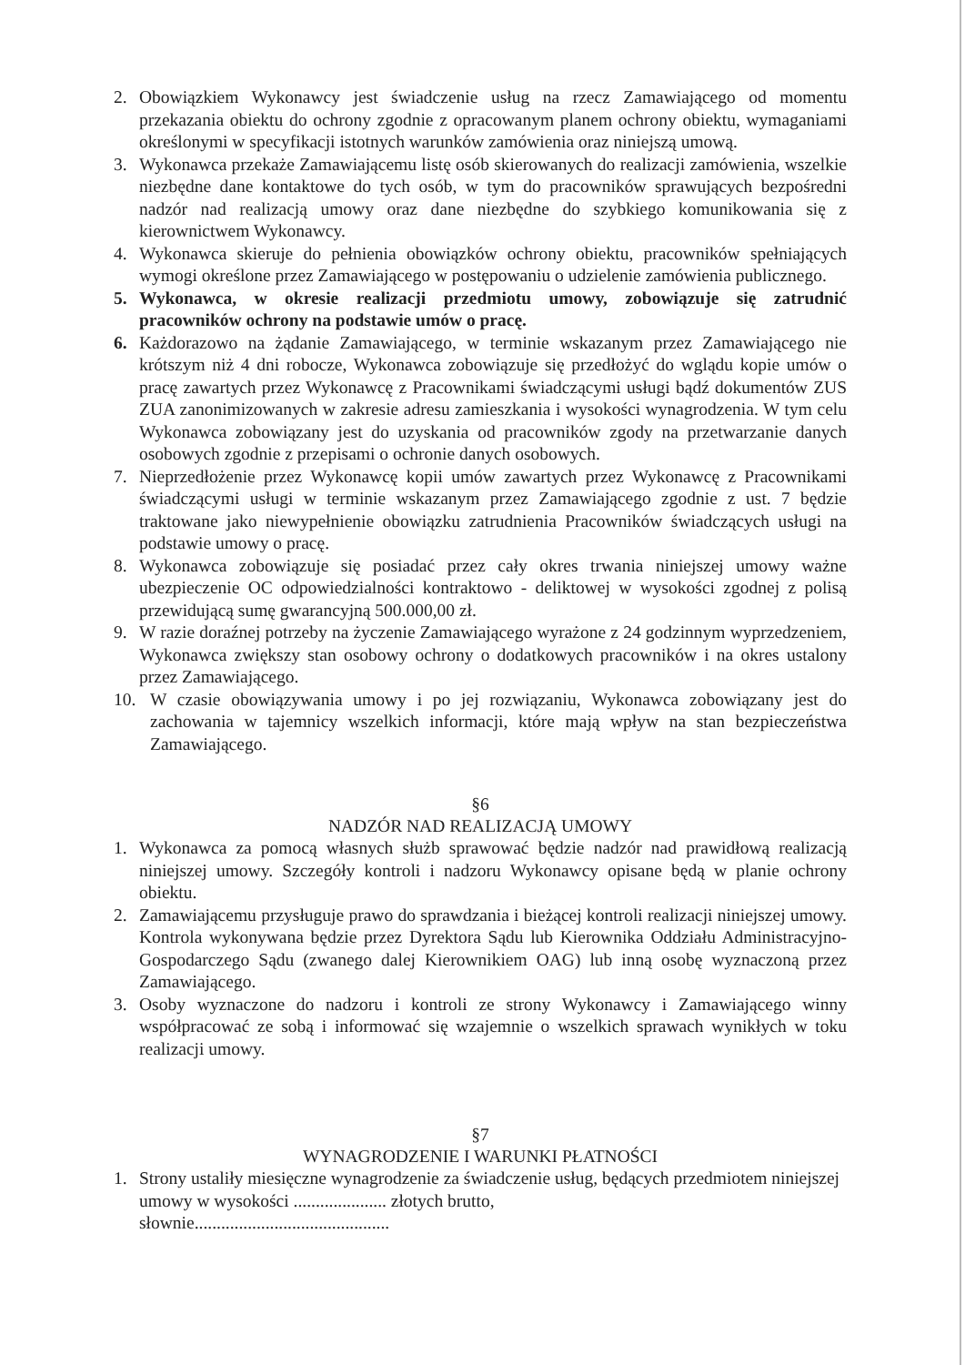2. Obowiązkiem Wykonawcy jest świadczenie usług na rzecz Zamawiającego od momentu przekazania obiektu do ochrony zgodnie z opracowanym planem ochrony obiektu, wymaganiami określonymi w specyfikacji istotnych warunków zamówienia oraz niniejszą umową.
3. Wykonawca przekaże Zamawiającemu listę osób skierowanych do realizacji zamówienia, wszelkie niezbędne dane kontaktowe do tych osób, w tym do pracowników sprawujących bezpośredni nadzór nad realizacją umowy oraz dane niezbędne do szybkiego komunikowania się z kierownictwem Wykonawcy.
4. Wykonawca skieruje do pełnienia obowiązków ochrony obiektu, pracowników spełniających wymogi określone przez Zamawiającego w postępowaniu o udzielenie zamówienia publicznego.
5. Wykonawca, w okresie realizacji przedmiotu umowy, zobowiązuje się zatrudnić pracowników ochrony na podstawie umów o pracę.
6. Każdorazowo na żądanie Zamawiającego, w terminie wskazanym przez Zamawiającego nie krótszym niż 4 dni robocze, Wykonawca zobowiązuje się przedłożyć do wglądu kopie umów o pracę zawartych przez Wykonawcę z Pracownikami świadczącymi usługi bądź dokumentów ZUS ZUA zanonimizowanych w zakresie adresu zamieszkania i wysokości wynagrodzenia. W tym celu Wykonawca zobowiązany jest do uzyskania od pracowników zgody na przetwarzanie danych osobowych zgodnie z przepisami o ochronie danych osobowych.
7. Nieprzedłożenie przez Wykonawcę kopii umów zawartych przez Wykonawcę z Pracownikami świadczącymi usługi w terminie wskazanym przez Zamawiającego zgodnie z ust. 7 będzie traktowane jako niewypełnienie obowiązku zatrudnienia Pracowników świadczących usługi na podstawie umowy o pracę.
8. Wykonawca zobowiązuje się posiadać przez cały okres trwania niniejszej umowy ważne ubezpieczenie OC odpowiedzialności kontraktowo - deliktowej w wysokości zgodnej z polisą przewidującą sumę gwarancyjną 500.000,00 zł.
9. W razie doraźnej potrzeby na życzenie Zamawiającego wyrażone z 24 godzinnym wyprzedzeniem, Wykonawca zwiększy stan osobowy ochrony o dodatkowych pracowników i na okres ustalony przez Zamawiającego.
10. W czasie obowiązywania umowy i po jej rozwiązaniu, Wykonawca zobowiązany jest do zachowania w tajemnicy wszelkich informacji, które mają wpływ na stan bezpieczeństwa Zamawiającego.
§6
NADZÓR NAD REALIZACJĄ UMOWY
1. Wykonawca za pomocą własnych służb sprawować będzie nadzór nad prawidłową realizacją niniejszej umowy. Szczegóły kontroli i nadzoru Wykonawcy opisane będą w planie ochrony obiektu.
2. Zamawiającemu przysługuje prawo do sprawdzania i bieżącej kontroli realizacji niniejszej umowy. Kontrola wykonywana będzie przez Dyrektora Sądu lub Kierownika Oddziału Administracyjno-Gospodarczego Sądu (zwanego dalej Kierownikiem OAG) lub inną osobę wyznaczoną przez Zamawiającego.
3. Osoby wyznaczone do nadzoru i kontroli ze strony Wykonawcy i Zamawiającego winny współpracować ze sobą i informować się wzajemnie o wszelkich sprawach wynikłych w toku realizacji umowy.
§7
WYNAGRODZENIE I WARUNKI PŁATNOŚCI
1. Strony ustaliły miesięczne wynagrodzenie za świadczenie usług, będących przedmiotem niniejszej umowy w wysokości ..................... złotych brutto,
słownie............................................